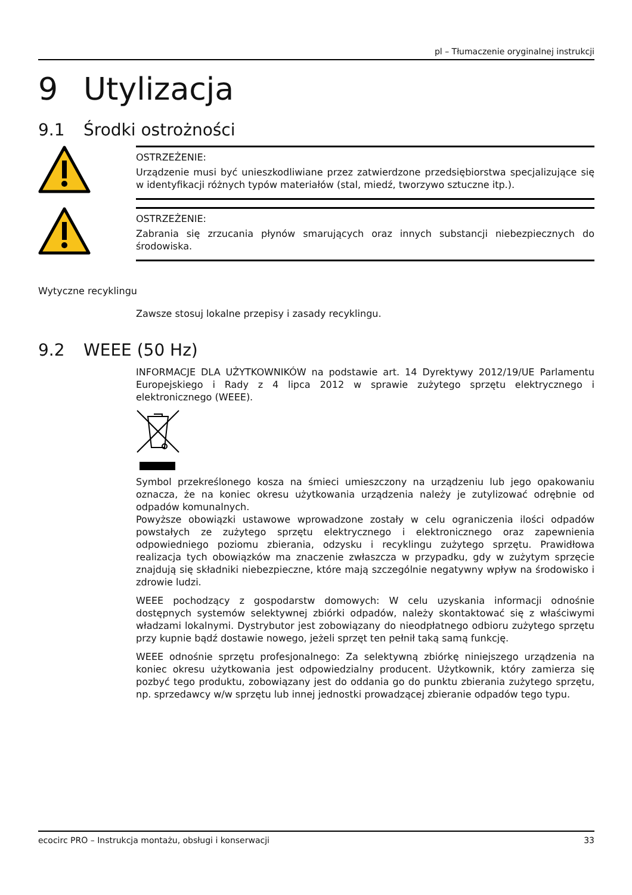pl – Tłumaczenie oryginalnej instrukcji
9 Utylizacja
9.1 Środki ostrożności
OSTRZEŻENIE:
Urządzenie musi być unieszkodliwiane przez zatwierdzone przedsiębiorstwa specjalizujące się w identyfikacji różnych typów materiałów (stal, miedź, tworzywo sztuczne itp.).
OSTRZEŻENIE:
Zabrania się zrzucania płynów smarujących oraz innych substancji niebezpiecznych do środowiska.
Wytyczne recyklingu
Zawsze stosuj lokalne przepisy i zasady recyklingu.
9.2 WEEE (50 Hz)
INFORMACJE DLA UŻYTKOWNIKÓW na podstawie art. 14 Dyrektywy 2012/19/UE Parlamentu Europejskiego i Rady z 4 lipca 2012 w sprawie zużytego sprzętu elektrycznego i elektronicznego (WEEE).
Symbol przekreślonego kosza na śmieci umieszczony na urządzeniu lub jego opakowaniu oznacza, że na koniec okresu użytkowania urządzenia należy je zutylizować odrębnie od odpadów komunalnych.
Powyższe obowiązki ustawowe wprowadzone zostały w celu ograniczenia ilości odpadów powstałych ze zużytego sprzętu elektrycznego i elektronicznego oraz zapewnienia odpowiedniego poziomu zbierania, odzysku i recyklingu zużytego sprzętu. Prawidłowa realizacja tych obowiązków ma znaczenie zwłaszcza w przypadku, gdy w zużytym sprzęcie znajdują się składniki niebezpieczne, które mają szczególnie negatywny wpływ na środowisko i zdrowie ludzi.
WEEE pochodzący z gospodarstw domowych: W celu uzyskania informacji odnośnie dostępnych systemów selektywnej zbiórki odpadów, należy skontaktować się z właściwymi władzami lokalnymi. Dystrybutor jest zobowiązany do nieodpłatnego odbioru zużytego sprzętu przy kupnie bądź dostawie nowego, jeżeli sprzęt ten pełnił taką samą funkcję.
WEEE odnośnie sprzętu profesjonalnego: Za selektywną zbiórkę niniejszego urządzenia na koniec okresu użytkowania jest odpowiedzialny producent. Użytkownik, który zamierza się pozbyć tego produktu, zobowiązany jest do oddania go do punktu zbierania zużytego sprzętu, np. sprzedawcy w/w sprzętu lub innej jednostki prowadzącej zbieranie odpadów tego typu.
ecocirc PRO – Instrukcja montażu, obsługi i konserwacji 33